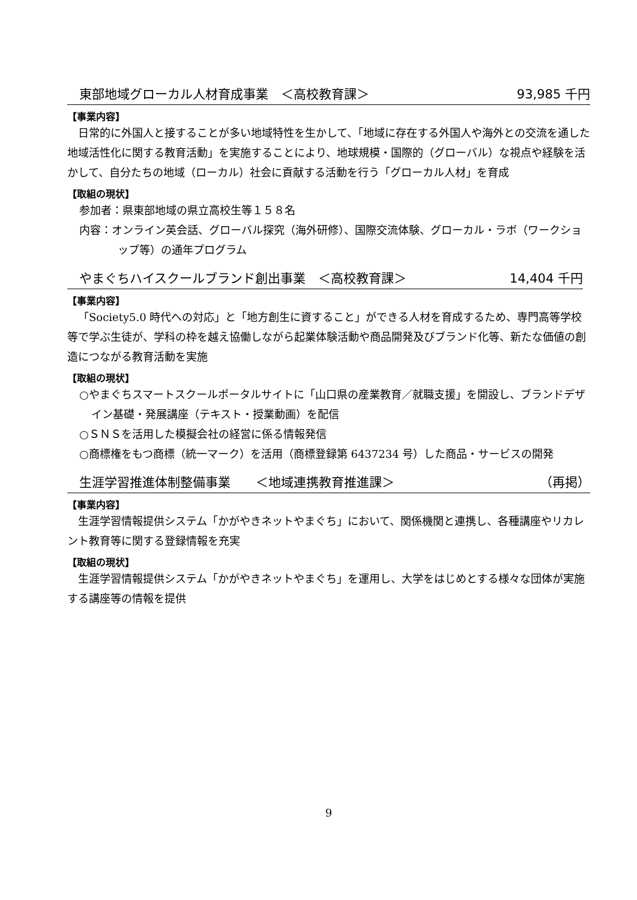東部地域グローカル人材育成事業　＜高校教育課＞ 93,985 千円
【事業内容】
日常的に外国人と接することが多い地域特性を生かして、「地域に存在する外国人や海外との交流を通した地域活性化に関する教育活動」を実施することにより、地球規模・国際的（グローバル）な視点や経験を活かして、自分たちの地域（ローカル）社会に貢献する活動を行う「グローカル人材」を育成
【取組の現状】
参加者：県東部地域の県立高校生等１５８名
内容：オンライン英会話、グローバル探究（海外研修）、国際交流体験、グローカル・ラボ（ワークショップ等）の通年プログラム
やまぐちハイスクールブランド創出事業　＜高校教育課＞ 14,404 千円
【事業内容】
「Society5.0 時代への対応」と「地方創生に資すること」ができる人材を育成するため、専門高等学校等で学ぶ生徒が、学科の枠を越え協働しながら起業体験活動や商品開発及びブランド化等、新たな価値の創造につながる教育活動を実施
【取組の現状】
○やまぐちスマートスクールポータルサイトに「山口県の産業教育／就職支援」を開設し、ブランドデザイン基礎・発展講座（テキスト・授業動画）を配信
○ＳＮＳを活用した模擬会社の経営に係る情報発信
○商標権をもつ商標（統一マーク）を活用（商標登録第 6437234 号）した商品・サービスの開発
生涯学習推進体制整備事業　　＜地域連携教育推進課＞ （再掲）
【事業内容】
生涯学習情報提供システム「かがやきネットやまぐち」において、関係機関と連携し、各種講座やリカレント教育等に関する登録情報を充実
【取組の現状】
生涯学習情報提供システム「かがやきネットやまぐち」を運用し、大学をはじめとする様々な団体が実施する講座等の情報を提供
9